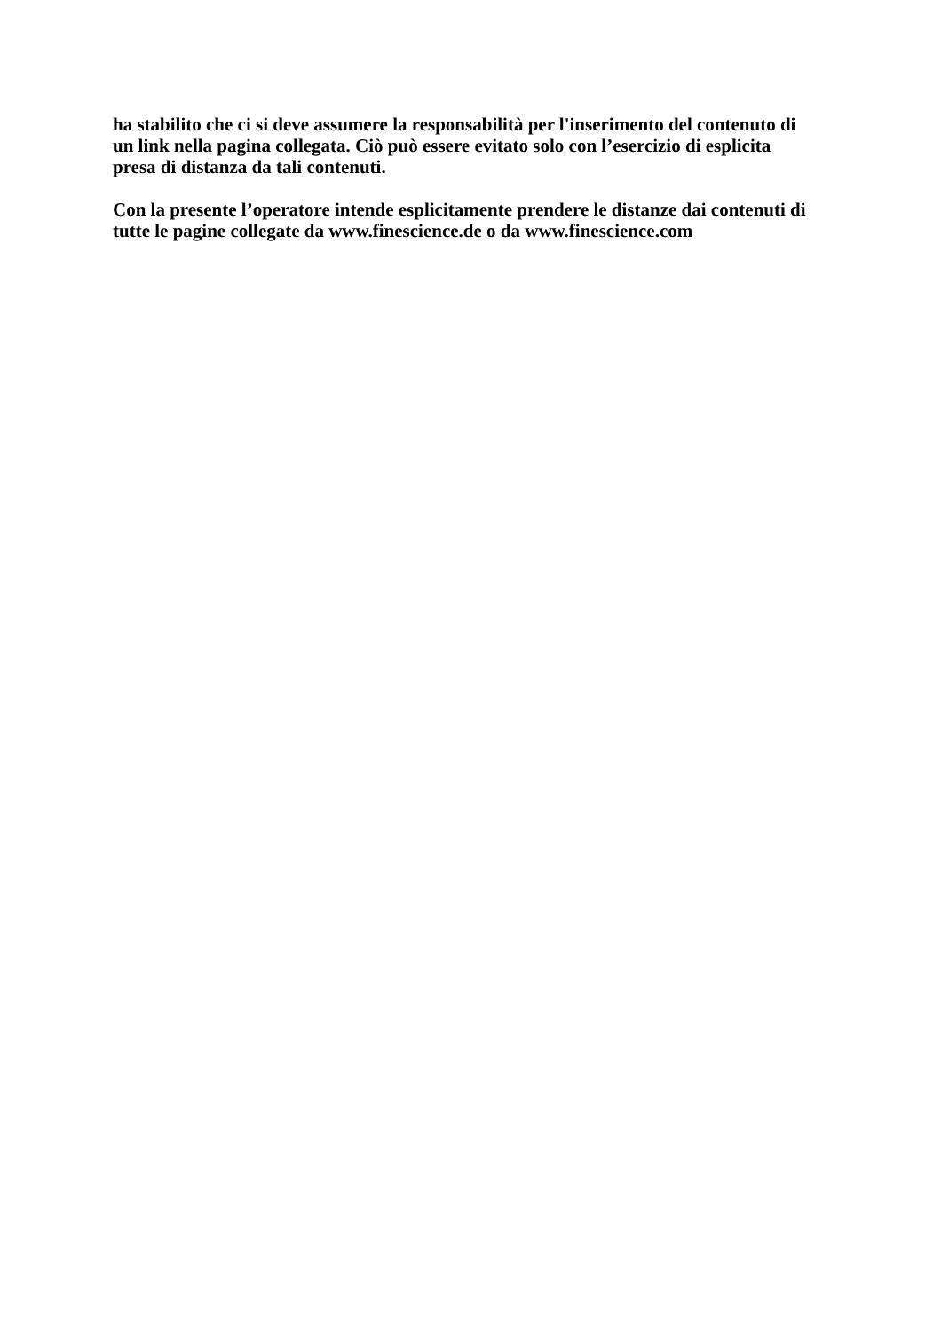ha stabilito che ci si deve assumere la responsabilità per l'inserimento del contenuto di
un link nella pagina collegata. Ciò può essere evitato solo con l’esercizio di esplicita
presa di distanza da tali contenuti.
Con la presente l’operatore intende esplicitamente prendere le distanze dai contenuti di
tutte le pagine collegate da www.finescience.de o da www.finescience.com